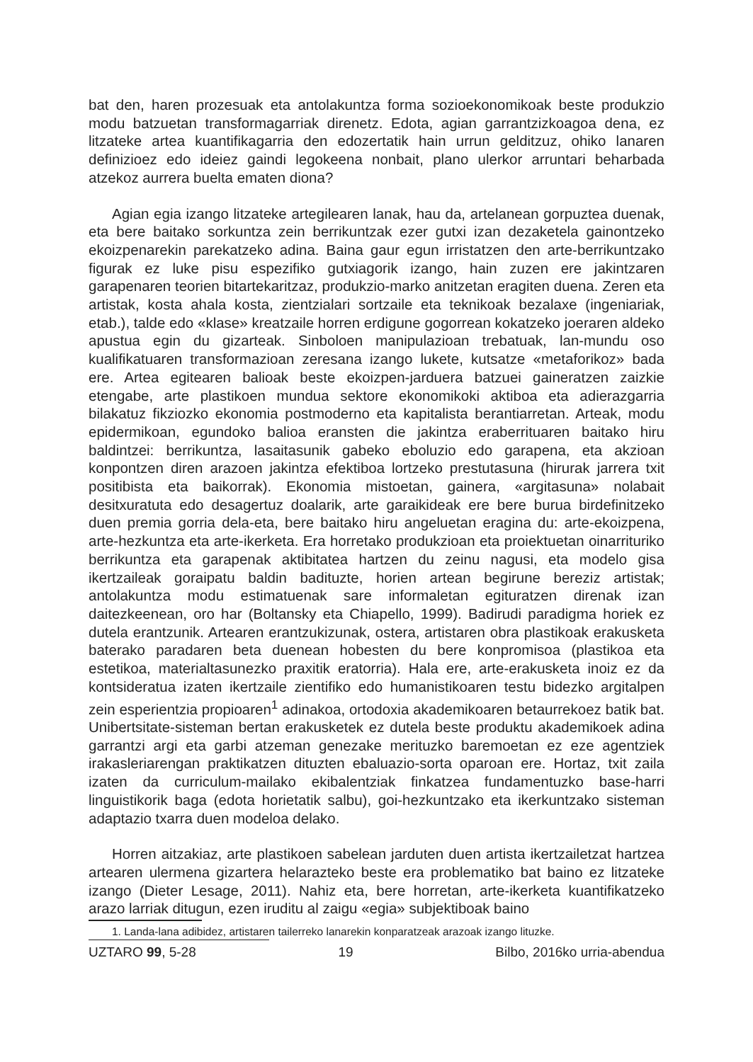bat den, haren prozesuak eta antolakuntza forma sozioekonomikoak beste produkzio modu batzuetan transformagarriak direnetz. Edota, agian garrantzizkoagoa dena, ez litzateke artea kuantifikagarria den edozertatik hain urrun gelditzuz, ohiko lanaren definizioez edo ideiez gaindi legokeena nonbait, plano ulerkor arruntari beharbada atzekoz aurrera buelta ematen diona?
Agian egia izango litzateke artegilearen lanak, hau da, artelanean gorpuztea duenak, eta bere baitako sorkuntza zein berrikuntzak ezer gutxi izan dezaketela gainontzeko ekoizpenarekin parekatzeko adina. Baina gaur egun irristatzen den arte-berrikuntzako figurak ez luke pisu espezifiko gutxiagorik izango, hain zuzen ere jakintzaren garapenaren teorien bitartekaritzaz, produkzio-marko anitzetan eragiten duena. Zeren eta artistak, kosta ahala kosta, zientzialari sortzaile eta teknikoak bezalaxe (ingeniariak, etab.), talde edo «klase» kreatzaile horren erdigune gogorrean kokatzeko joeraren aldeko apustua egin du gizarteak. Sinboloen manipulazioan trebatuak, lan-mundu oso kualifikatuaren transformazioan zeresana izango lukete, kutsatze «metaforikoz» bada ere. Artea egitearen balioak beste ekoizpen-jarduera batzuei gaineratzen zaizkie etengabe, arte plastikoen mundua sektore ekonomikoki aktiboa eta adierazgarria bilakatuz fikziozko ekonomia postmoderno eta kapitalista berantiarretan. Arteak, modu epidermikoan, egundoko balioa eransten die jakintza eraberrituaren baitako hiru baldintzei: berrikuntza, lasaitasunik gabeko eboluzio edo garapena, eta akzioan konpontzen diren arazoen jakintza efektiboa lortzeko prestutasuna (hirurak jarrera txit positibista eta baikorrak). Ekonomia mistoetan, gainera, «argitasuna» nolabait desitxuratuta edo desagertuz doalarik, arte garaikideak ere bere burua birdefinitzeko duen premia gorria dela-eta, bere baitako hiru angeluetan eragina du: arte-ekoizpena, arte-hezkuntza eta arte-ikerketa. Era horretako produkzioan eta proiektuetan oinarrituriko berrikuntza eta garapenak aktibitatea hartzen du zeinu nagusi, eta modelo gisa ikertzaileak goraipatu baldin badituzte, horien artean begirune bereziz artistak; antolakuntza modu estimatuenak sare informaletan egituratzen direnak izan daitezkeenean, oro har (Boltansky eta Chiapello, 1999). Badirudi paradigma horiek ez dutela erantzunik. Artearen erantzukizunak, ostera, artistaren obra plastikoak erakusketa baterako paradaren beta duenean hobesten du bere konpromisoa (plastikoa eta estetikoa, materialtasunezko praxitik eratorria). Hala ere, arte-erakusketa inoiz ez da kontsideratua izaten ikertzaile zientifiko edo humanistikoaren testu bidezko argitalpen zein esperientzia propioaren<sup>1</sup> adinakoa, ortodoxia akademikoaren betaurrekoez batik bat. Unibertsitate-sisteman bertan erakusketek ez dutela beste produktu akademikoek adina garrantzi argi eta garbi atzeman genezake merituzko baremoetan ez eze agentziek irakasleriarengan praktikatzen dituzten ebaluazio-sorta oparoan ere. Hortaz, txit zaila izaten da curriculum-mailako ekibalentziak finkatzea fundamentuzko base-harri linguistikorik baga (edota horietatik salbu), goi-hezkuntzako eta ikerkuntzako sisteman adaptazio txarra duen modeloa delako.
Horren aitzakiaz, arte plastikoen sabelean jarduten duen artista ikertzailetzat hartzea artearen ulermena gizartera helarazteko beste era problematiko bat baino ez litzateke izango (Dieter Lesage, 2011). Nahiz eta, bere horretan, arte-ikerketa kuantifikatzeko arazo larriak ditugun, ezen iruditu al zaigu «egia» subjektiboak baino
1. Landa-lana adibidez, artistaren tailerreko lanarekin konparatzeak arazoak izango lituzke.
UZTARO 99, 5-28 19 Bilbo, 2016ko urria-abendua